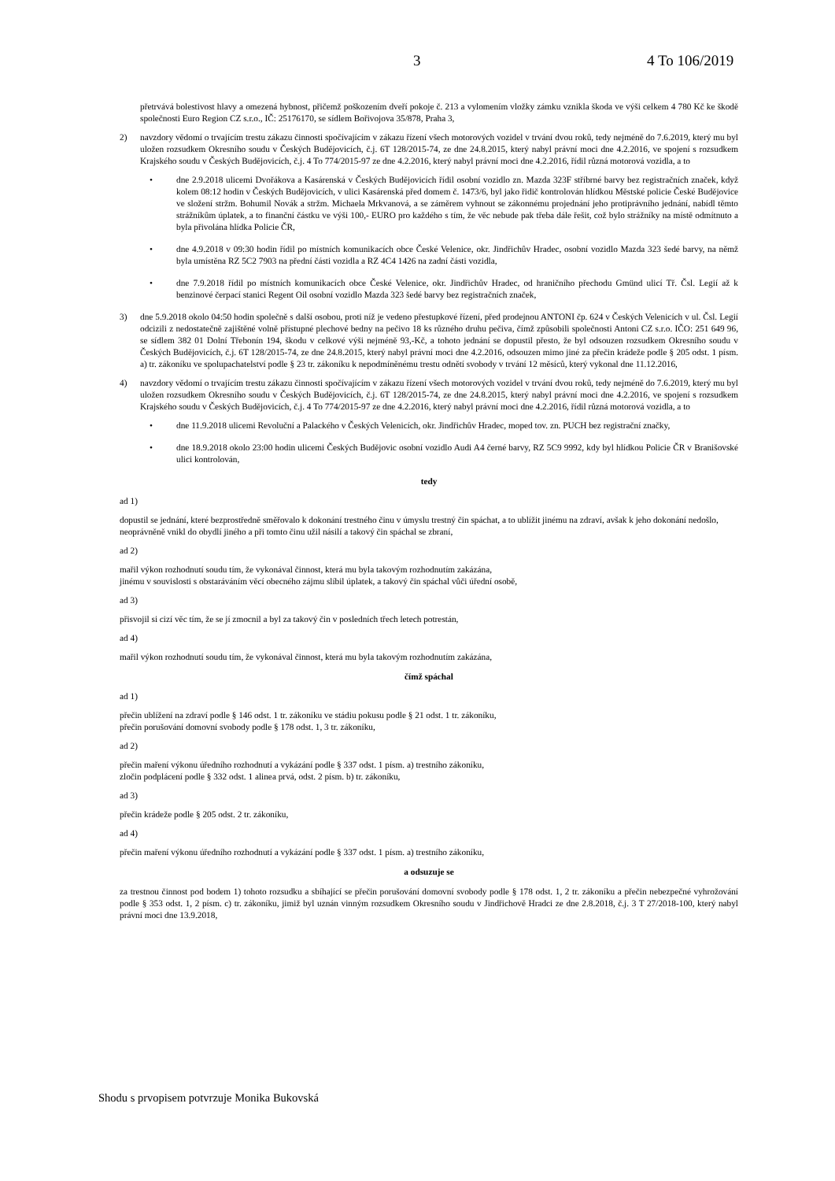3 4 To 106/2019
přetrvává bolestivost hlavy a omezená hybnost, přičemž poškozením dveří pokoje č. 213 a vylomením vložky zámku vznikla škoda ve výši celkem 4 780 Kč ke škodě společnosti Euro Region CZ s.r.o., IČ: 25176170, se sídlem Bořivojova 35/878, Praha 3,
2) navzdory vědomí o trvajícím trestu zákazu činnosti spočívajícím v zákazu řízení všech motorových vozidel v trvání dvou roků, tedy nejméně do 7.6.2019, který mu byl uložen rozsudkem Okresního soudu v Českých Budějovicích, č.j. 6T 128/2015-74, ze dne 24.8.2015, který nabyl právní moci dne 4.2.2016, ve spojení s rozsudkem Krajského soudu v Českých Budějovicích, č.j. 4 To 774/2015-97 ze dne 4.2.2016, který nabyl právní moci dne 4.2.2016, řídil různá motorová vozidla, a to
• dne 2.9.2018 ulicemi Dvořákova a Kasárenská v Českých Budějovicích řídil osobní vozidlo zn. Mazda 323F stříbrné barvy bez registračních značek, když kolem 08:12 hodin v Českých Budějovicích, v ulici Kasárenská před domem č. 1473/6, byl jako řidič kontrolován hlídkou Městské policie České Budějovice ve složení stržm. Bohumil Novák a stržm. Michaela Mrkvanová, a se záměrem vyhnout se zákonnému projednání jeho protiprávního jednání, nabídl těmto strážníkům úplatek, a to finanční částku ve výši 100,- EURO pro každého s tím, že věc nebude pak třeba dále řešit, což bylo strážníky na místě odmítnuto a byla přivolána hlídka Policie ČR,
• dne 4.9.2018 v 09:30 hodin řídil po místních komunikacích obce České Velenice, okr. Jindřichův Hradec, osobní vozidlo Mazda 323 šedé barvy, na němž byla umístěna RZ 5C2 7903 na přední části vozidla a RZ 4C4 1426 na zadní části vozidla,
• dne 7.9.2018 řídil po místních komunikacích obce České Velenice, okr. Jindřichův Hradec, od hraničního přechodu Gmünd ulicí Tř. Čsl. Legií až k benzinové čerpací stanici Regent Oil osobní vozidlo Mazda 323 šedé barvy bez registračních značek,
3) dne 5.9.2018 okolo 04:50 hodin společně s další osobou, proti níž je vedeno přestupkové řízení, před prodejnou ANTONI čp. 624 v Českých Velenicích v ul. Čsl. Legií odcizili z nedostatečně zajištěné volně přístupné plechové bedny na pečivo 18 ks různého druhu pečiva, čímž způsobili společnosti Antoni CZ s.r.o. IČO: 251 649 96, se sídlem 382 01 Dolní Třebonín 194, škodu v celkové výši nejméně 93,-Kč, a tohoto jednání se dopustil přesto, že byl odsouzen rozsudkem Okresního soudu v Českých Budějovicích, č.j. 6T 128/2015-74, ze dne 24.8.2015, který nabyl právní moci dne 4.2.2016, odsouzen mimo jiné za přečin krádeže podle § 205 odst. 1 písm. a) tr. zákoníku ve spolupachatelství podle § 23 tr. zákoníku k nepodmíněnému trestu odnětí svobody v trvání 12 měsíců, který vykonal dne 11.12.2016,
4) navzdory vědomí o trvajícím trestu zákazu činnosti spočívajícím v zákazu řízení všech motorových vozidel v trvání dvou roků, tedy nejméně do 7.6.2019, který mu byl uložen rozsudkem Okresního soudu v Českých Budějovicích, č.j. 6T 128/2015-74, ze dne 24.8.2015, který nabyl právní moci dne 4.2.2016, ve spojení s rozsudkem Krajského soudu v Českých Budějovicích, č.j. 4 To 774/2015-97 ze dne 4.2.2016, který nabyl právní moci dne 4.2.2016, řídil různá motorová vozidla, a to
• dne 11.9.2018 ulicemi Revoluční a Palackého v Českých Velenicích, okr. Jindřichův Hradec, moped tov. zn. PUCH bez registrační značky,
• dne 18.9.2018 okolo 23:00 hodin ulicemi Českých Budějovic osobní vozidlo Audi A4 černé barvy, RZ 5C9 9992, kdy byl hlídkou Policie ČR v Branišovské ulici kontrolován,
tedy
ad 1)
dopustil se jednání, které bezprostředně směřovalo k dokonání trestného činu v úmyslu trestný čin spáchat, a to ublížit jinému na zdraví, avšak k jeho dokonání nedošlo,
neoprávněně vnikl do obydlí jiného a při tomto činu užil násilí a takový čin spáchal se zbraní,
ad 2)
mařil výkon rozhodnutí soudu tím, že vykonával činnost, která mu byla takovým rozhodnutím zakázána,
jinému v souvislosti s obstaráváním věcí obecného zájmu slíbil úplatek, a takový čin spáchal vůči úřední osobě,
ad 3)
přisvojil si cizí věc tím, že se jí zmocnil a byl za takový čin v posledních třech letech potrestán,
ad 4)
mařil výkon rozhodnutí soudu tím, že vykonával činnost, která mu byla takovým rozhodnutím zakázána,
čímž spáchal
ad 1)
přečin ublížení na zdraví podle § 146 odst. 1 tr. zákoníku ve stádiu pokusu podle § 21 odst. 1 tr. zákoníku,
přečin porušování domovní svobody podle § 178 odst. 1, 3 tr. zákoníku,
ad 2)
přečin maření výkonu úředního rozhodnutí a vykázání podle § 337 odst. 1 písm. a) trestního zákoníku,
zločin podplácení podle § 332 odst. 1 alinea prvá, odst. 2 písm. b) tr. zákoníku,
ad 3)
přečin krádeže podle § 205 odst. 2 tr. zákoníku,
ad 4)
přečin maření výkonu úředního rozhodnutí a vykázání podle § 337 odst. 1 písm. a) trestního zákoníku,
a odsuzuje se
za trestnou činnost pod bodem 1) tohoto rozsudku a sbíhající se přečin porušování domovní svobody podle § 178 odst. 1, 2 tr. zákoníku a přečin nebezpečné vyhrožování podle § 353 odst. 1, 2 písm. c) tr. zákoníku, jimiž byl uznán vinným rozsudkem Okresního soudu v Jindřichově Hradci ze dne 2.8.2018, č.j. 3 T 27/2018-100, který nabyl právní moci dne 13.9.2018,
Shodu s prvopisem potvrzuje Monika Bukovská